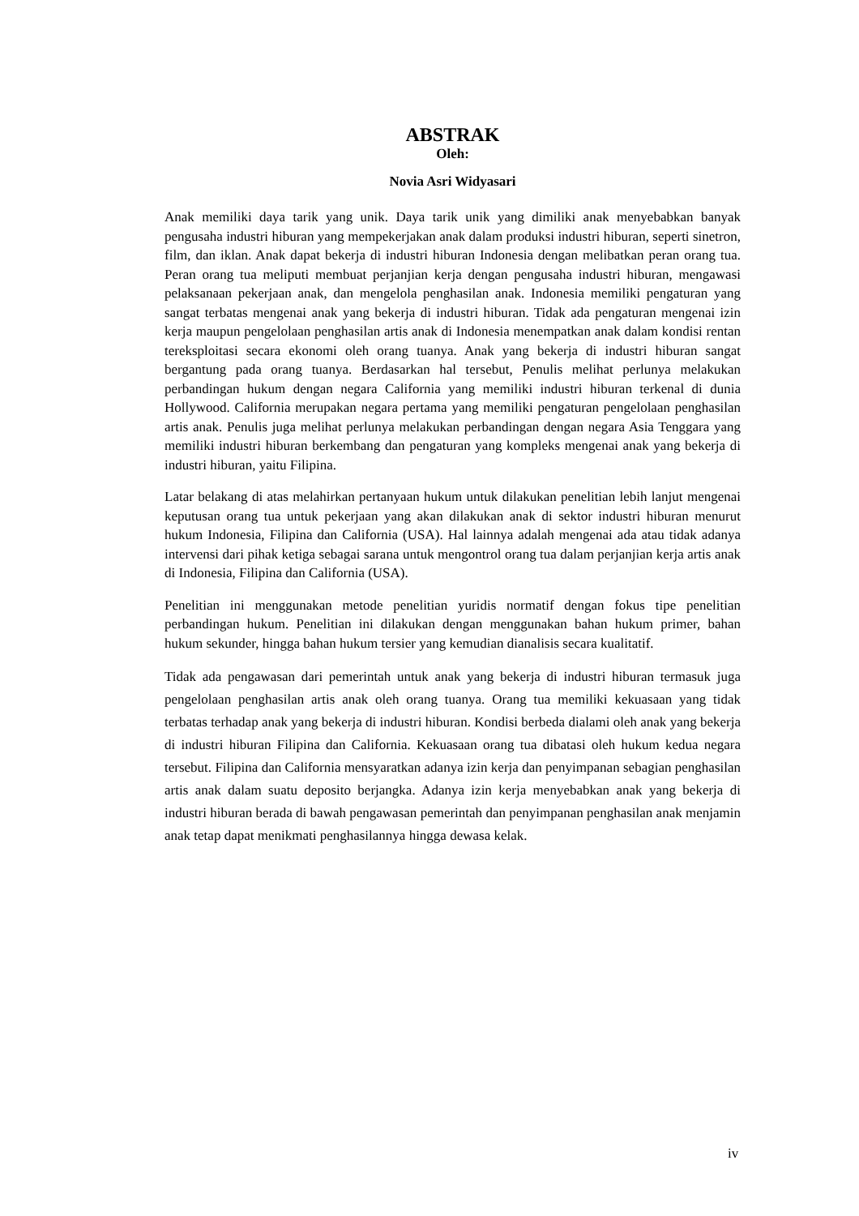ABSTRAK
Oleh:
Novia Asri Widyasari
Anak memiliki daya tarik yang unik. Daya tarik unik yang dimiliki anak menyebabkan banyak pengusaha industri hiburan yang mempekerjakan anak dalam produksi industri hiburan, seperti sinetron, film, dan iklan. Anak dapat bekerja di industri hiburan Indonesia dengan melibatkan peran orang tua. Peran orang tua meliputi membuat perjanjian kerja dengan pengusaha industri hiburan, mengawasi pelaksanaan pekerjaan anak, dan mengelola penghasilan anak. Indonesia memiliki pengaturan yang sangat terbatas mengenai anak yang bekerja di industri hiburan. Tidak ada pengaturan mengenai izin kerja maupun pengelolaan penghasilan artis anak di Indonesia menempatkan anak dalam kondisi rentan tereksploitasi secara ekonomi oleh orang tuanya. Anak yang bekerja di industri hiburan sangat bergantung pada orang tuanya. Berdasarkan hal tersebut, Penulis melihat perlunya melakukan perbandingan hukum dengan negara California yang memiliki industri hiburan terkenal di dunia Hollywood. California merupakan negara pertama yang memiliki pengaturan pengelolaan penghasilan artis anak. Penulis juga melihat perlunya melakukan perbandingan dengan negara Asia Tenggara yang memiliki industri hiburan berkembang dan pengaturan yang kompleks mengenai anak yang bekerja di industri hiburan, yaitu Filipina.
Latar belakang di atas melahirkan pertanyaan hukum untuk dilakukan penelitian lebih lanjut mengenai keputusan orang tua untuk pekerjaan yang akan dilakukan anak di sektor industri hiburan menurut hukum Indonesia, Filipina dan California (USA). Hal lainnya adalah mengenai ada atau tidak adanya intervensi dari pihak ketiga sebagai sarana untuk mengontrol orang tua dalam perjanjian kerja artis anak di Indonesia, Filipina dan California (USA).
Penelitian ini menggunakan metode penelitian yuridis normatif dengan fokus tipe penelitian perbandingan hukum. Penelitian ini dilakukan dengan menggunakan bahan hukum primer, bahan hukum sekunder, hingga bahan hukum tersier yang kemudian dianalisis secara kualitatif.
Tidak ada pengawasan dari pemerintah untuk anak yang bekerja di industri hiburan termasuk juga pengelolaan penghasilan artis anak oleh orang tuanya. Orang tua memiliki kekuasaan yang tidak terbatas terhadap anak yang bekerja di industri hiburan. Kondisi berbeda dialami oleh anak yang bekerja di industri hiburan Filipina dan California. Kekuasaan orang tua dibatasi oleh hukum kedua negara tersebut. Filipina dan California mensyaratkan adanya izin kerja dan penyimpanan sebagian penghasilan artis anak dalam suatu deposito berjangka. Adanya izin kerja menyebabkan anak yang bekerja di industri hiburan berada di bawah pengawasan pemerintah dan penyimpanan penghasilan anak menjamin anak tetap dapat menikmati penghasilannya hingga dewasa kelak.
iv